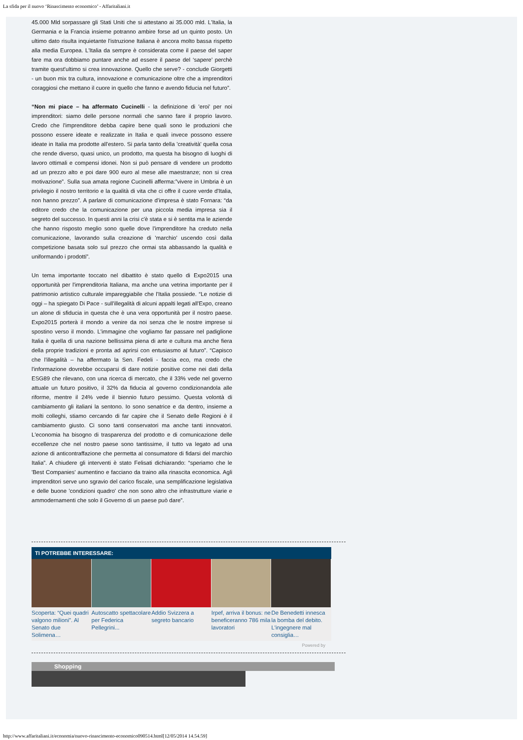La sfida per il nuovo ‘Rinascimento economico’ - Affaritaliani.it
45.000 Mld sorpassare gli Stati Uniti che si attestano ai 35.000 mld. L'Italia, la Germania e la Francia insieme potranno ambire forse ad un quinto posto. Un ultimo dato risulta inquietante l'istruzione Italiana è ancora molto bassa rispetto alla media Europea. L'Italia da sempre è considerata come il paese del saper fare ma ora dobbiamo puntare anche ad essere il paese del ‘sapere’ perchè tramite quest'ultimo si crea innovazione. Quello che serve? - conclude Giorgetti - un buon mix tra cultura, innovazione e comunicazione oltre che a imprenditori coraggiosi che mettano il cuore in quello che fanno e avendo fiducia nel futuro”.
“Non mi piace – ha affermato Cucinelli - la definizione di 'eroi' per noi imprenditori: siamo delle persone normali che sanno fare il proprio lavoro. Credo che l'imprenditore debba capire bene quali sono le produzioni che possono essere ideate e realizzate in Italia e quali invece possono essere ideate in Italia ma prodotte all'estero. Si parla tanto della 'creatività' quella cosa che rende diverso, quasi unico, un prodotto, ma questa ha bisogno di luoghi di lavoro ottimali e compensi idonei. Non si può pensare di vendere un prodotto ad un prezzo alto e poi dare 900 euro al mese alle maestranze; non si crea motivazione”. Sulla sua amata regione Cucinelli afferma:”vivere in Umbria è un privilegio il nostro territorio e la qualità di vita che ci offre il cuore verde d'Italia, non hanno prezzo”. A parlare di comunicazione d'impresa è stato Fornara: “da editore credo che la comunicazione per una piccola media impresa sia il segreto del successo. In questi anni la crisi c'è stata e si è sentita ma le aziende che hanno risposto meglio sono quelle dove l'imprenditore ha creduto nella comunicazione, lavorando sulla creazione di 'marchio' uscendo così dalla competizione basata solo sul prezzo che ormai sta abbassando la qualità e uniformando i prodotti”.
Un tema importante toccato nel dibattito è stato quello di Expo2015 una opportunità per l'imprenditoria Italiana, ma anche una vetrina importante per il patrimonio artistico culturale impareggiabile che l'Italia possiede. “Le notizie di oggi – ha spiegato Di Pace - sull'illegalità di alcuni appalti legati all'Expo, creano un alone di sfiducia in questa che è una vera opportunità per il nostro paese. Expo2015 porterà il mondo a venire da noi senza che le nostre imprese si spostino verso il mondo. L'immagine che vogliamo far passare nel padiglione Italia è quella di una nazione bellissima piena di arte e cultura ma anche fiera della proprie tradizioni e pronta ad aprirsi con entusiasmo al futuro”. “Capisco che l'illegalità – ha affermato la Sen. Fedeli - faccia eco, ma credo che l'informazione dovrebbe occuparsi di dare notizie positive come nei dati della ESG89 che rilevano, con una ricerca di mercato, che il 33% vede nel governo attuale un futuro positivo, il 32% da fiducia al governo condizionandola alle riforme, mentre il 24% vede il biennio futuro pessimo. Questa volontà di cambiamento gli italiani la sentono. Io sono senatrice e da dentro, insieme a molti colleghi, stiamo cercando di far capire che il Senato delle Regioni è il cambiamento giusto. Ci sono tanti conservatori ma anche tanti innovatori. L'economia ha bisogno di trasparenza del prodotto e di comunicazione delle eccellenze che nel nostro paese sono tantissime, il tutto va legato ad una azione di anticontraffazione che permetta al consumatore di fidarsi del marchio Italia”. A chiudere gli interventi è stato Felisati dichiarando: “speriamo che le 'Best Companies' aumentino e facciano da traino alla rinascita economica. Agli imprenditori serve uno sgravio del carico fiscale, una semplificazione legislativa e delle buone 'condizioni quadro' che non sono altro che infrastrutture viarie e ammodernamenti che solo il Governo di un paese può dare”.
TI POTREBBE INTERESSARE:
Scoperta: “Quei quadri valgono milioni”. Al Senato due Solimena…
Autoscatto spettacolare per Federica Pellegrini...
Addio Svizzera a segreto bancario
Irpef, arriva il bonus: ne beneficeranno 786 mila lavoratori
De Benedetti innesca la bomba del debito. L'ingegnere mal consiglia…
Powered by
Shopping
http://www.affaritaliani.it/economia/nuovo-rinascimento-economico090514.html[12/05/2014 14.54.59]